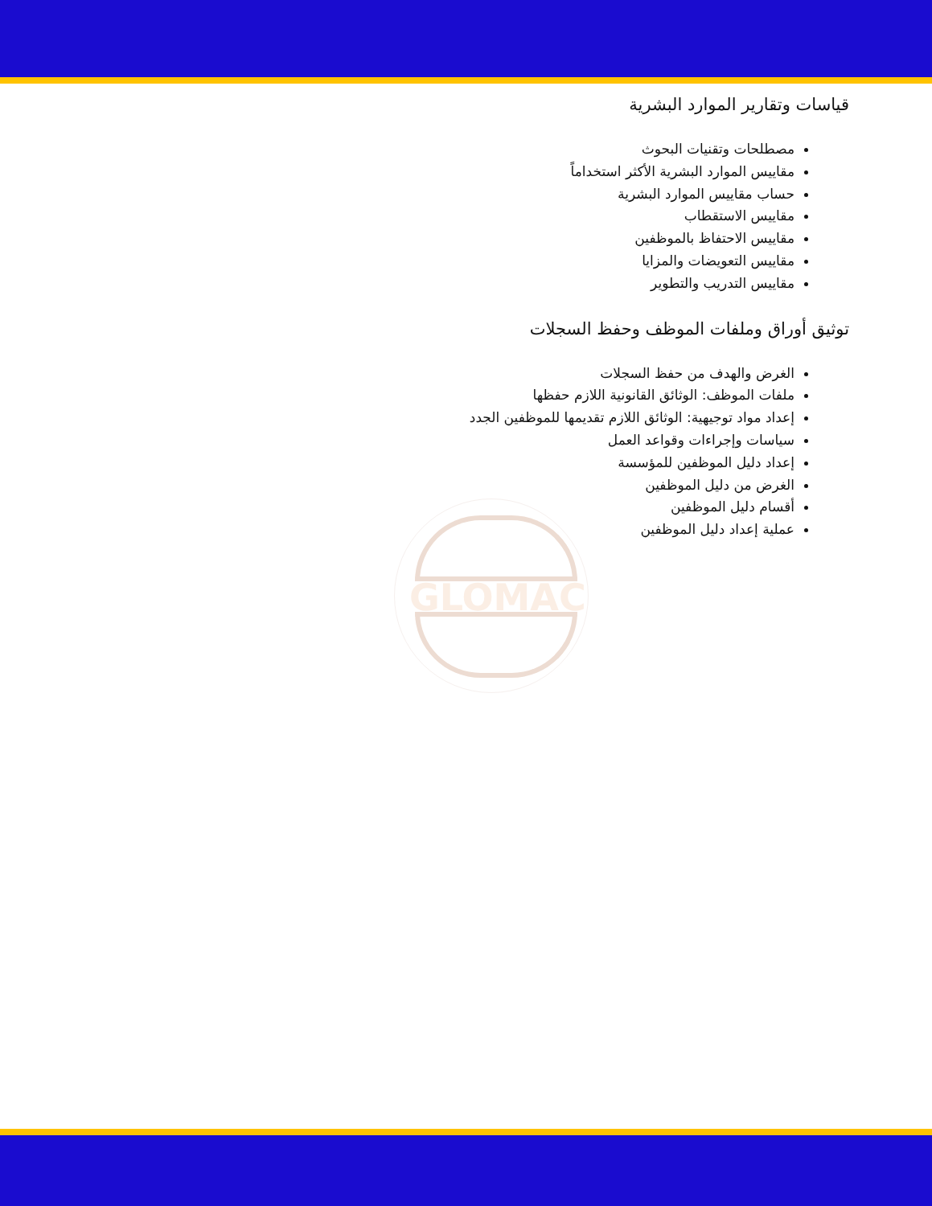GLOMAC
قياسات وتقارير الموارد البشرية
مصطلحات وتقنيات البحوث
مقاييس الموارد البشرية الأكثر استخداماً
حساب مقاييس الموارد البشرية
مقاييس الاستقطاب
مقاييس الاحتفاظ بالموظفين
مقاييس التعويضات والمزايا
مقاييس التدريب والتطوير
توثيق أوراق وملفات الموظف وحفظ السجلات
الغرض والهدف من حفظ السجلات
ملفات الموظف: الوثائق القانونية اللازم حفظها
إعداد مواد توجيهية: الوثائق اللازم تقديمها للموظفين الجدد
سياسات وإجراءات وقواعد العمل
إعداد دليل الموظفين للمؤسسة
الغرض من دليل الموظفين
أقسام دليل الموظفين
عملية إعداد دليل الموظفين